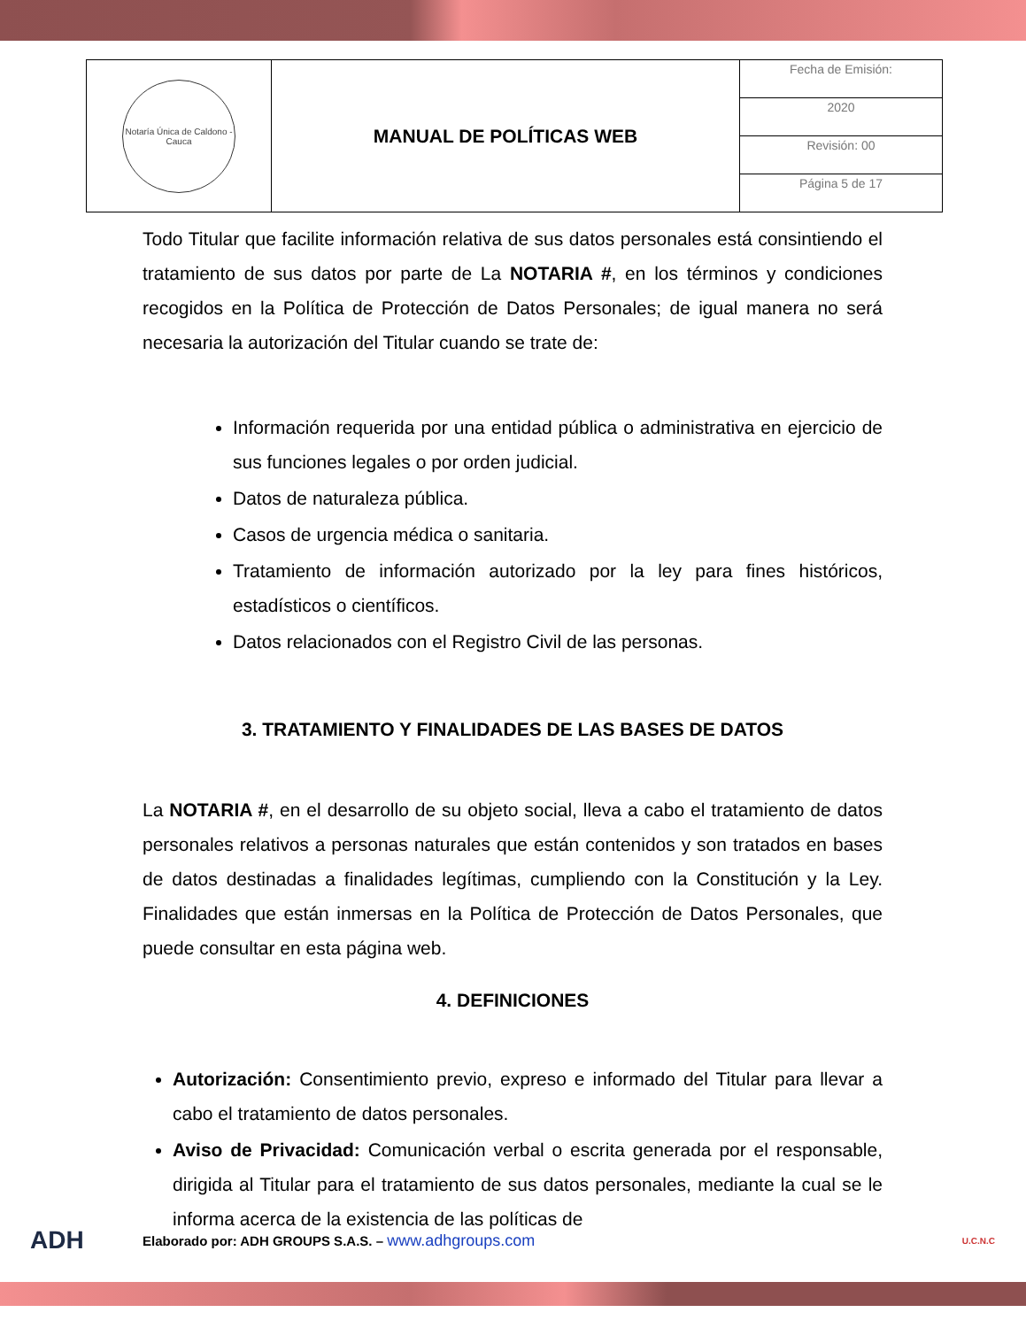| Notaría Única de Caldono - Cauca | MANUAL DE POLÍTICAS WEB | Fecha de Emisión: |
| | | 2020 |
| | | Revisión: 00 |
| | | Página 5 de 17 |
Todo Titular que facilite información relativa de sus datos personales está consintiendo el tratamiento de sus datos por parte de La NOTARIA #, en los términos y condiciones recogidos en la Política de Protección de Datos Personales; de igual manera no será necesaria la autorización del Titular cuando se trate de:
Información requerida por una entidad pública o administrativa en ejercicio de sus funciones legales o por orden judicial.
Datos de naturaleza pública.
Casos de urgencia médica o sanitaria.
Tratamiento de información autorizado por la ley para fines históricos, estadísticos o científicos.
Datos relacionados con el Registro Civil de las personas.
3. TRATAMIENTO Y FINALIDADES DE LAS BASES DE DATOS
La NOTARIA #, en el desarrollo de su objeto social, lleva a cabo el tratamiento de datos personales relativos a personas naturales que están contenidos y son tratados en bases de datos destinadas a finalidades legítimas, cumpliendo con la Constitución y la Ley. Finalidades que están inmersas en la Política de Protección de Datos Personales, que puede consultar en esta página web.
4. DEFINICIONES
Autorización: Consentimiento previo, expreso e informado del Titular para llevar a cabo el tratamiento de datos personales.
Aviso de Privacidad: Comunicación verbal o escrita generada por el responsable, dirigida al Titular para el tratamiento de sus datos personales, mediante la cual se le informa acerca de la existencia de las políticas de
ADH Elaborado por: ADH GROUPS S.A.S. – www.adhgroups.com U.C.N.C